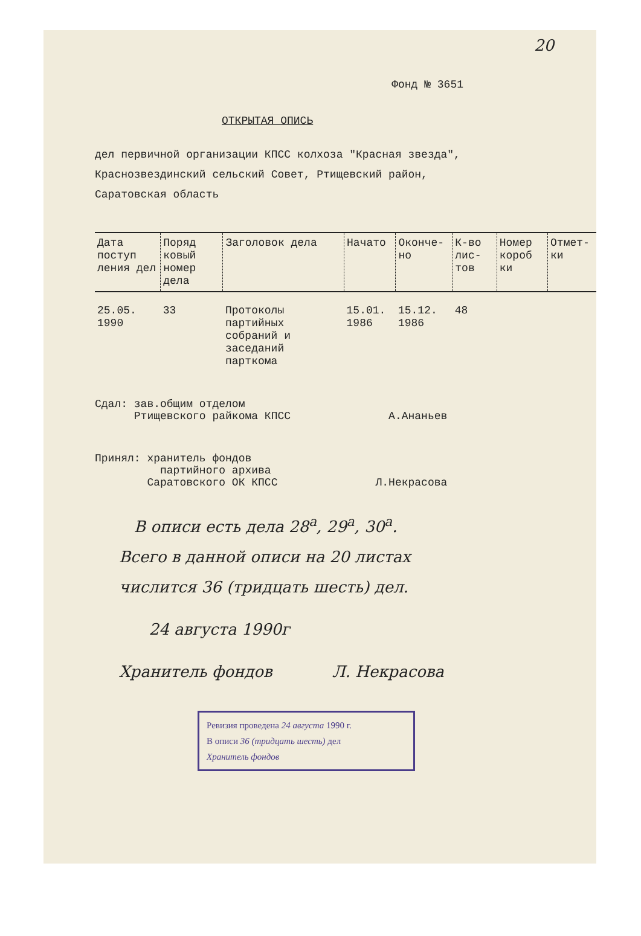20
Фонд № 3651
ОТКРЫТАЯ ОПИСЬ
дел первичной организации КПСС колхоза "Красная звезда",
Краснозвездинский сельский Совет, Ртищевский район,
Саратовская область
| Дата поступ ления дел | Поряд ковый номер дела | Заголовок дела | Начато | Оконче- но | К-во лис- тов | Номер короб ки | Отмет- ки |
| --- | --- | --- | --- | --- | --- | --- | --- |
| 25.05. 1990 | 33 | Протоколы партийных собраний и заседаний парткома | 15.01. 1986 | 15.12. 1986 | 48 | | |
Сдал: зав.общим отделом
Ртищевского райкома КПСС А.Ананьев
Принял: хранитель фондов
партийного архива
Саратовского ОК КПСС Л.Некрасова
В описи есть дела 28<sup>а</sup>, 29<sup>а</sup>, 30<sup>а</sup>.
Всего в данной описи на 20 листах
числится 36 (тридцать шесть) дел.
24 августа 1990г
Хранитель фондов Л. Некрасова
Ревизия проведена 24 августа 1990 г.
В описи 36 (тридцать шесть) дел
Хранитель фондов